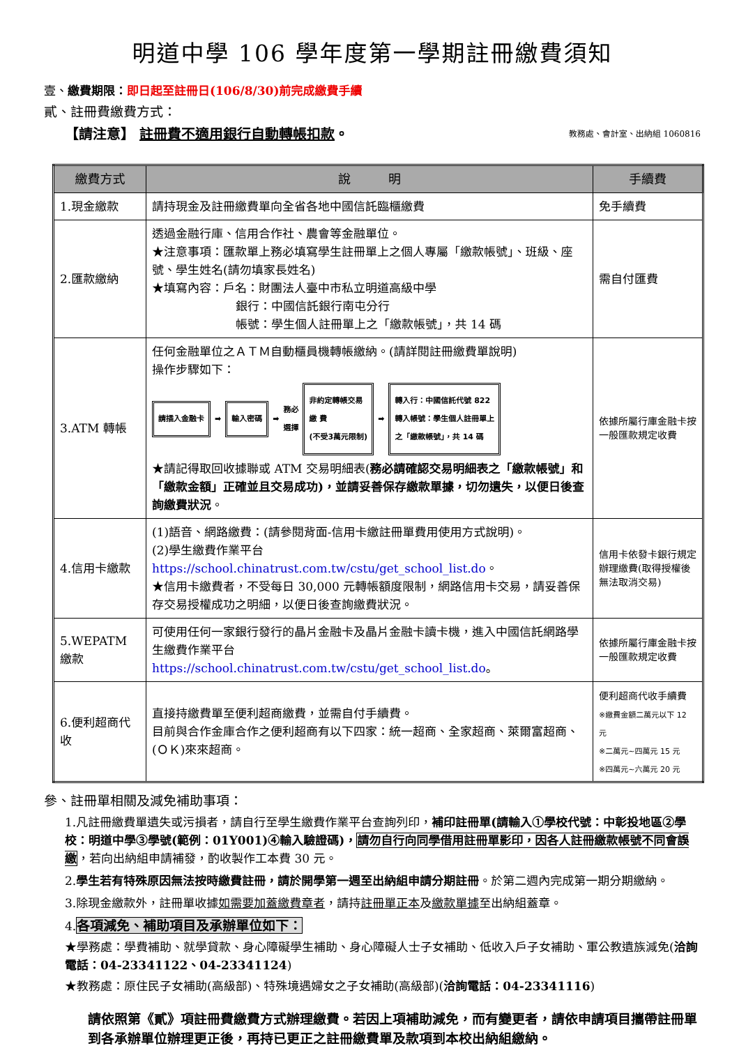明道中學 106 學年度第一學期註冊繳費須知
壹、繳費期限：即日起至註冊日(106/8/30)前完成繳費手續
貳、註冊費繳費方式：
【請注意】 註冊費不適用銀行自動轉帳扣款。 教務處、會計室、出納組 1060816
| 繳費方式 | 說 明 | 手續費 |
| --- | --- | --- |
| 1.現金繳款 | 請持現金及註冊繳費單向全省各地中國信託臨櫃繳費 | 免手續費 |
| 2.匯款繳納 | 透過金融行庫、信用合作社、農會等金融單位。 ★注意事項：匯款單上務必填寫學生註冊單上之個人專屬「繳款帳號」、班級、座號、學生姓名(請勿填家長姓名) ★填寫內容：戶名：財團法人臺中市私立明道高級中學 銀行：中國信託銀行南屯分行 帳號：學生個人註冊單上之「繳款帳號」，共 14 碼 | 需自付匯費 |
| 3.ATM 轉帳 | 任何金融單位之ＡＴＭ自動櫃員機轉帳繳納。(請詳閱註冊繳費單說明) 操作步驟如下： 請插入金融卡 ➡ 輸入密碼 ➡ 務必 選擇 非約定轉帳交易 繳 費 (不受3萬元限制) ➡ 轉入行：中國信託代號 822 轉入帳號：學生個人註冊單上 之「繳款帳號」，共 14 碼 ★請記得取回收據聯或 ATM 交易明細表( 務必請確認交易明細表之「繳款帳號」和「繳款金額」正確並且交易成功)，並請妥善保存繳款單據，切勿遺失，以便日後查詢繳費狀況 。 | 依據所屬行庫金融卡按一般匯款規定收費 |
| 4.信用卡繳款 | (1)語音、網路繳費：(請參閱背面-信用卡繳註冊單費用使用方式說明)。 (2)學生繳費作業平台 https://school.chinatrust.com.tw/cstu/get_school_list.do 。 ★信用卡繳費者，不受每日 30,000 元轉帳額度限制，網路信用卡交易，請妥善保存交易授權成功之明細，以便日後查詢繳費狀況。 | 信用卡依發卡銀行規定辦理繳費(取得授權後無法取消交易) |
| 5.WEPATM 繳款 | 可使用任何一家銀行發行的晶片金融卡及晶片金融卡讀卡機，進入中國信託網路學生繳費作業平台 https://school.chinatrust.com.tw/cstu/get_school_list.do 。 | 依據所屬行庫金融卡按一般匯款規定收費 |
| 6.便利超商代收 | 直接持繳費單至便利超商繳費，並需自付手續費。 目前與合作金庫合作之便利超商有以下四家：統一超商、全家超商、萊爾富超商、(ＯＫ)來來超商。 | 便利超商代收手續費 ※繳費金額二萬元以下 12 元 ※二萬元~四萬元 15 元 ※四萬元~六萬元 20 元 |
參、註冊單相關及減免補助事項：
1.凡註冊繳費單遺失或污損者，請自行至學生繳費作業平台查詢列印，補印註冊單(請輸入①學校代號：中彰投地區②學校：明道中學③學號(範例：01Y001)④輸入驗證碼)，請勿自行向同學借用註冊單影印，因各人註冊繳款帳號不同會誤繳，若向出納組申請補發，酌收製作工本費 30 元。
2.學生若有特殊原因無法按時繳費註冊，請於開學第一週至出納組申請分期註冊。於第二週內完成第一期分期繳納。
3.除現金繳款外，註冊單收據如需要加蓋繳費章者，請持註冊單正本及繳款單據至出納組蓋章。
4.各項減免、補助項目及承辦單位如下：
★學務處：學費補助、就學貸款、身心障礙學生補助、身心障礙人士子女補助、低收入戶子女補助、軍公教遺族減免(洽詢電話：04-23341122、04-23341124)
★教務處：原住民子女補助(高級部)、特殊境遇婦女之子女補助(高級部)(洽詢電話：04-23341116)
請依照第《貳》項註冊費繳費方式辦理繳費。若因上項補助減免，而有變更者，請依申請項目攜帶註冊單到各承辦單位辦理更正後，再持已更正之註冊繳費單及款項到本校出納組繳納。